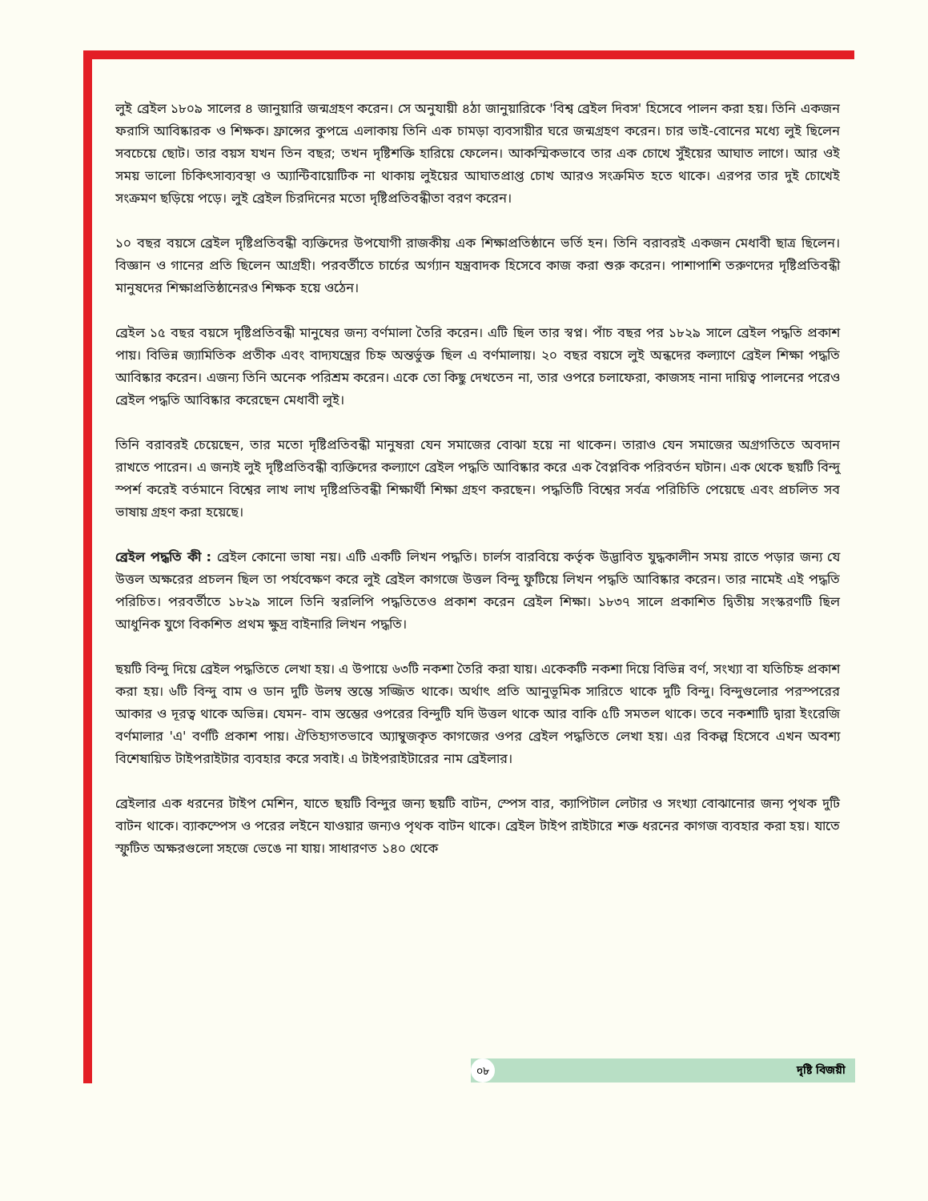লুই ব্রেইল ১৮০৯ সালের ৪ জানুয়ারি জন্মগ্রহণ করেন। সে অনুযায়ী ৪ঠা জানুয়ারিকে 'বিশ্ব ব্রেইল দিবস' হিসেবে পালন করা হয়। তিনি একজন ফরাসি আবিষ্কারক ও শিক্ষক। ফ্রান্সের কুপভ্রে এলাকায় তিনি এক চামড়া ব্যবসায়ীর ঘরে জন্মগ্রহণ করেন। চার ভাই-বোনের মধ্যে লুই ছিলেন সবচেয়ে ছোট। তার বয়স যখন তিন বছর; তখন দৃষ্টিশক্তি হারিয়ে ফেলেন। আকস্মিকভাবে তার এক চোখে সুঁইয়ের আঘাত লাগে। আর ওই সময় ভালো চিকিৎসাব্যবস্থা ও অ্যান্টিবায়োটিক না থাকায় লুইয়ের আঘাতপ্রাপ্ত চোখ আরও সংক্রমিত হতে থাকে। এরপর তার দুই চোখেই সংক্রমণ ছড়িয়ে পড়ে। লুই ব্রেইল চিরদিনের মতো দৃষ্টিপ্রতিবন্ধীতা বরণ করেন।
১০ বছর বয়সে ব্রেইল দৃষ্টিপ্রতিবন্ধী ব্যক্তিদের উপযোগী রাজকীয় এক শিক্ষাপ্রতিষ্ঠানে ভর্তি হন। তিনি বরাবরই একজন মেধাবী ছাত্র ছিলেন। বিজ্ঞান ও গানের প্রতি ছিলেন আগ্রহী। পরবর্তীতে চার্চের অর্গ্যান যন্ত্রবাদক হিসেবে কাজ করা শুরু করেন। পাশাপাশি তরুণদের দৃষ্টিপ্রতিবন্ধী মানুষদের শিক্ষাপ্রতিষ্ঠানেরও শিক্ষক হয়ে ওঠেন।
ব্রেইল ১৫ বছর বয়সে দৃষ্টিপ্রতিবন্ধী মানুষের জন্য বর্ণমালা তৈরি করেন। এটি ছিল তার স্বপ্ন। পাঁচ বছর পর ১৮২৯ সালে ব্রেইল পদ্ধতি প্রকাশ পায়। বিভিন্ন জ্যামিতিক প্রতীক এবং বাদ্যযন্ত্রের চিহ্ন অন্তর্ভুক্ত ছিল এ বর্ণমালায়। ২০ বছর বয়সে লুই অন্ধদের কল্যাণে ব্রেইল শিক্ষা পদ্ধতি আবিষ্কার করেন। এজন্য তিনি অনেক পরিশ্রম করেন। একে তো কিছু দেখতেন না, তার ওপরে চলাফেরা, কাজসহ নানা দায়িত্ব পালনের পরেও ব্রেইল পদ্ধতি আবিষ্কার করেছেন মেধাবী লুই।
তিনি বরাবরই চেয়েছেন, তার মতো দৃষ্টিপ্রতিবন্ধী মানুষরা যেন সমাজের বোঝা হয়ে না থাকেন। তারাও যেন সমাজের অগ্রগতিতে অবদান রাখতে পারেন। এ জন্যই লুই দৃষ্টিপ্রতিবন্ধী ব্যক্তিদের কল্যাণে ব্রেইল পদ্ধতি আবিষ্কার করে এক বৈপ্লবিক পরিবর্তন ঘটান। এক থেকে ছয়টি বিন্দু স্পর্শ করেই বর্তমানে বিশ্বের লাখ লাখ দৃষ্টিপ্রতিবন্ধী শিক্ষার্থী শিক্ষা গ্রহণ করছেন। পদ্ধতিটি বিশ্বের সর্বত্র পরিচিতি পেয়েছে এবং প্রচলিত সব ভাষায় গ্রহণ করা হয়েছে।
ব্রেইল পদ্ধতি কী : ব্রেইল কোনো ভাষা নয়। এটি একটি লিখন পদ্ধতি। চার্লস বারবিয়ে কর্তৃক উদ্ভাবিত যুদ্ধকালীন সময় রাতে পড়ার জন্য যে উত্তল অক্ষরের প্রচলন ছিল তা পর্যবেক্ষণ করে লুই ব্রেইল কাগজে উত্তল বিন্দু ফুটিয়ে লিখন পদ্ধতি আবিষ্কার করেন। তার নামেই এই পদ্ধতি পরিচিত। পরবর্তীতে ১৮২৯ সালে তিনি স্বরলিপি পদ্ধতিতেও প্রকাশ করেন ব্রেইল শিক্ষা। ১৮৩৭ সালে প্রকাশিত দ্বিতীয় সংস্করণটি ছিল আধুনিক যুগে বিকশিত প্রথম ক্ষুদ্র বাইনারি লিখন পদ্ধতি।
ছয়টি বিন্দু দিয়ে ব্রেইল পদ্ধতিতে লেখা হয়। এ উপায়ে ৬৩টি নকশা তৈরি করা যায়। একেকটি নকশা দিয়ে বিভিন্ন বর্ণ, সংখ্যা বা যতিচিহ্ন প্রকাশ করা হয়। ৬টি বিন্দু বাম ও ডান দুটি উলম্ব স্তম্ভে সজ্জিত থাকে। অর্থাৎ প্রতি আনুভূমিক সারিতে থাকে দুটি বিন্দু। বিন্দুগুলোর পরস্পরের আকার ও দূরত্ব থাকে অভিন্ন। যেমন- বাম স্তম্ভের ওপরের বিন্দুটি যদি উত্তল থাকে আর বাকি ৫টি সমতল থাকে। তবে নকশাটি দ্বারা ইংরেজি বর্ণমালার 'এ' বর্ণটি প্রকাশ পায়। ঐতিহ্যগতভাবে অ্যাম্বুজকৃত কাগজের ওপর ব্রেইল পদ্ধতিতে লেখা হয়। এর বিকল্প হিসেবে এখন অবশ্য বিশেষায়িত টাইপরাইটার ব্যবহার করে সবাই। এ টাইপরাইটারের নাম ব্রেইলার।
ব্রেইলার এক ধরনের টাইপ মেশিন, যাতে ছয়টি বিন্দুর জন্য ছয়টি বাটন, স্পেস বার, ক্যাপিটাল লেটার ও সংখ্যা বোঝানোর জন্য পৃথক দুটি বাটন থাকে। ব্যাকস্পেস ও পরের লইনে যাওয়ার জন্যও পৃথক বাটন থাকে। ব্রেইল টাইপ রাইটারে শক্ত ধরনের কাগজ ব্যবহার করা হয়। যাতে স্ফুটিত অক্ষরগুলো সহজে ভেঙে না যায়। সাধারণত ১৪০ থেকে
০৮ দৃষ্টি বিজয়ী